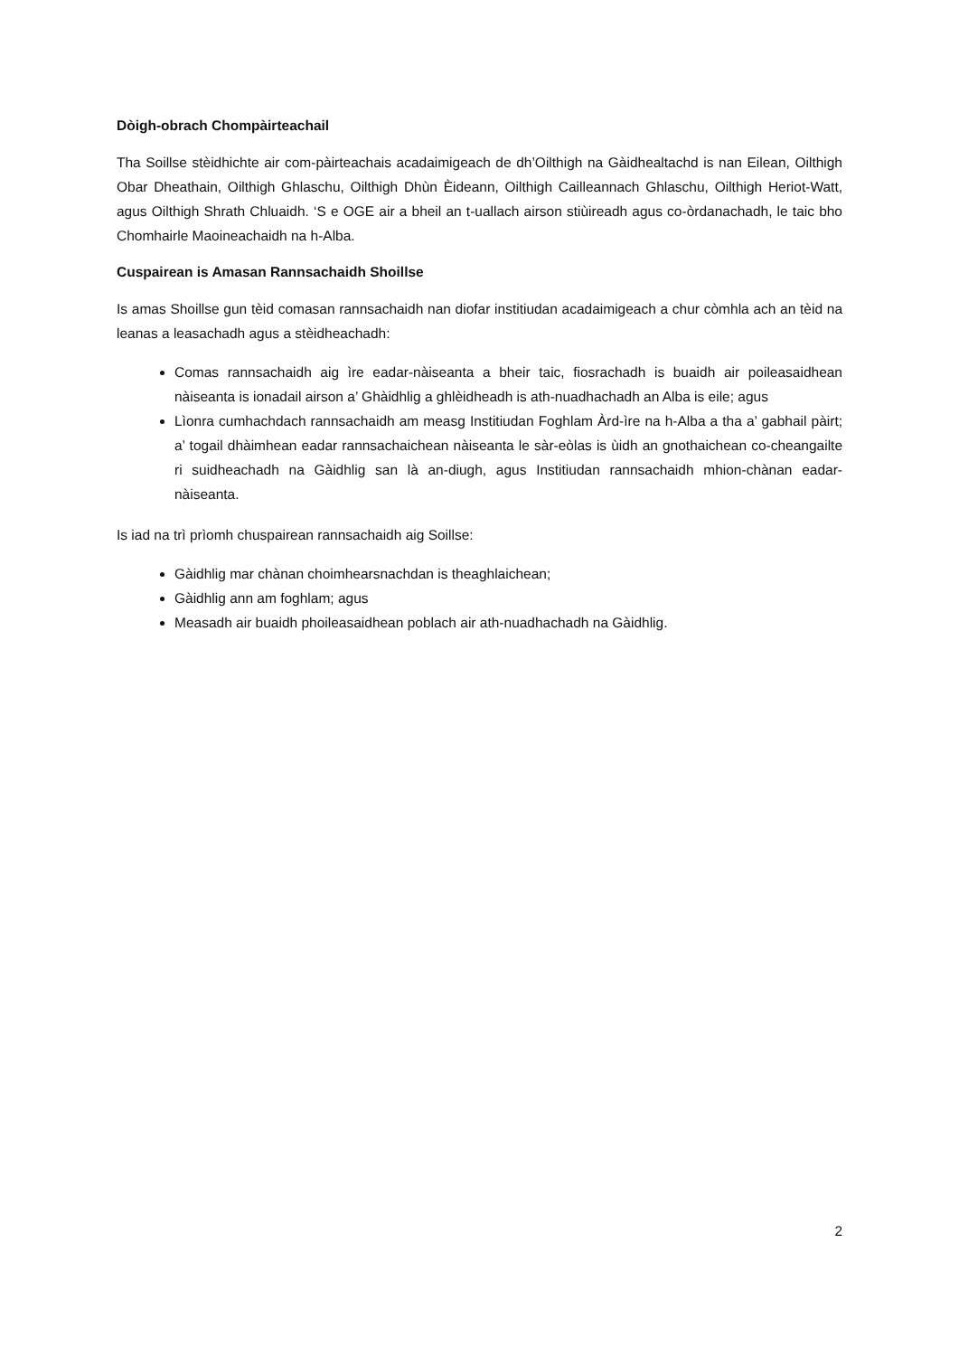Dòigh-obrach Chompàirteachail
Tha Soillse stèidhichte air com-pàirteachais acadaimigeach de dh’Oilthigh na Gàidhealtachd is nan Eilean, Oilthigh Obar Dheathain, Oilthigh Ghlaschu, Oilthigh Dhùn Èideann, Oilthigh Cailleannach Ghlaschu, Oilthigh Heriot-Watt, agus Oilthigh Shrath Chluaidh. ‘S e OGE air a bheil an t-uallach airson stiùireadh agus co-òrdanachadh, le taic bho Chomhairle Maoineachaidh na h-Alba.
Cuspairean is Amasan Rannsachaidh Shoillse
Is amas Shoillse gun tèid comasan rannsachaidh nan diofar institiudan acadaimigeach a chur còmhla ach an tèid na leanas a leasachadh agus a stèidheachadh:
Comas rannsachaidh aig ìre eadar-nàiseanta a bheir taic, fiosrachadh is buaidh air poileasaidhean nàiseanta is ionadail airson a’ Ghàidhlig a ghlèidheadh is ath-nuadhachadh an Alba is eile; agus
Lìonra cumhachdach rannsachaidh am measg Institiudan Foghlam Àrd-ìre na h-Alba a tha a’ gabhail pàirt; a’ togail dhàimhean eadar rannsachaichean nàiseanta le sàr-eòlas is ùidh an gnothaichean co-cheangailte ri suidheachadh na Gàidhlig san là an-diugh, agus Institiudan rannsachaidh mhion-chànan eadar-nàiseanta.
Is iad na trì prìomh chuspairean rannsachaidh aig Soillse:
Gàidhlig mar chànan choimhearsnachdan is theaghlaichean;
Gàidhlig ann am foghlam; agus
Measadh air buaidh phoileasaidhean poblach air ath-nuadhachadh na Gàidhlig.
2